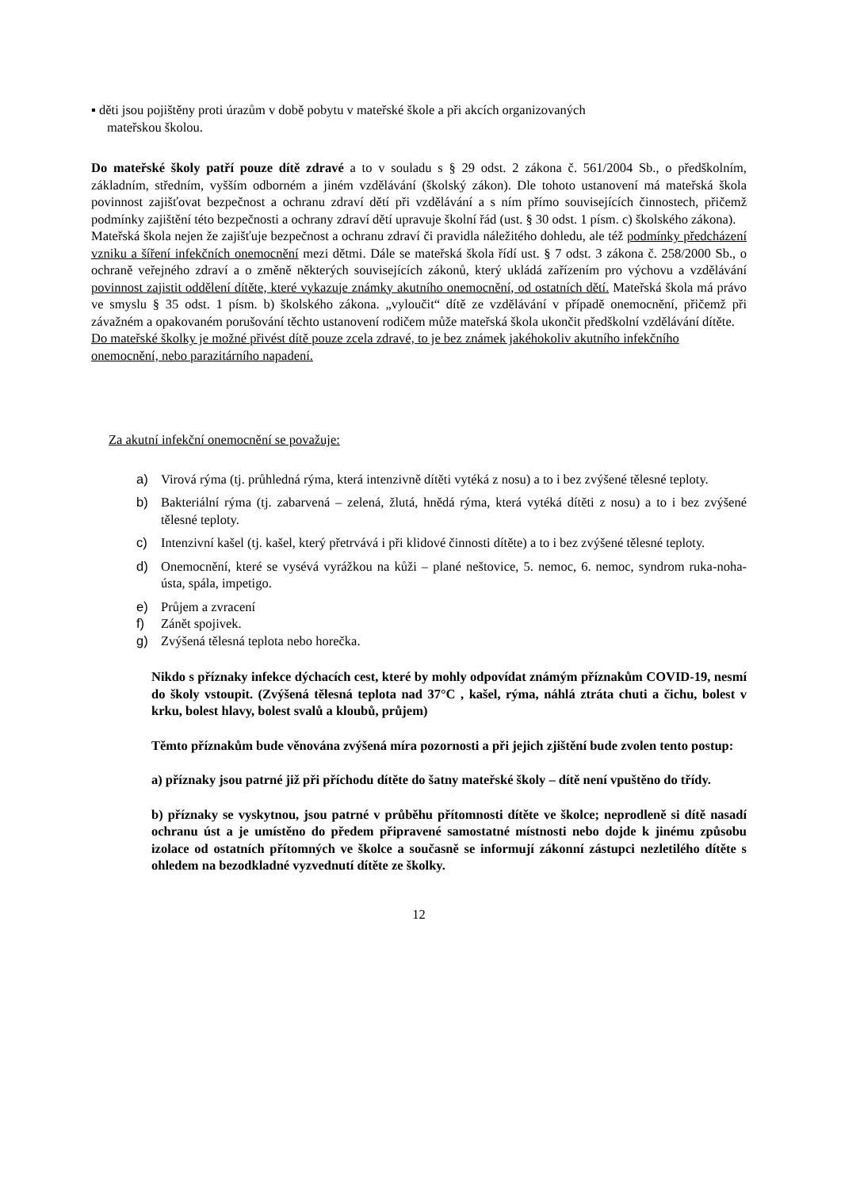▪ děti jsou pojištěny proti úrazům v době pobytu v mateřské škole a při akcích organizovaných
mateřskou školou.
Do mateřské školy patří pouze dítě zdravé a to v souladu s § 29 odst. 2 zákona č. 561/2004 Sb., o předškolním, základním, středním, vyšším odborném a jiném vzdělávání (školský zákon). Dle tohoto ustanovení má mateřská škola povinnost zajišťovat bezpečnost a ochranu zdraví dětí při vzdělávání a s ním přímo souvisejících činnostech, přičemž podmínky zajištění této bezpečnosti a ochrany zdraví dětí upravuje školní řád (ust. § 30 odst. 1 písm. c) školského zákona).
Mateřská škola nejen že zajišťuje bezpečnost a ochranu zdraví či pravidla náležitého dohledu, ale též podmínky předcházení vzniku a šíření infekčních onemocnění mezi dětmi. Dále se mateřská škola řídí ust. § 7 odst. 3 zákona č. 258/2000 Sb., o ochraně veřejného zdraví a o změně některých souvisejících zákonů, který ukládá zařízením pro výchovu a vzdělávání povinnost zajistit oddělení dítěte, které vykazuje známky akutního onemocnění, od ostatních dětí. Mateřská škola má právo ve smyslu § 35 odst. 1 písm. b) školského zákona. „vyloučit“ dítě ze vzdělávání v případě onemocnění, přičemž při závažném a opakovaném porušování těchto ustanovení rodičem může mateřská škola ukončit předškolní vzdělávání dítěte.
Do mateřské školky je možné přivést dítě pouze zcela zdravé, to je bez známek jakéhokoliv akutního infekčního onemocnění, nebo parazitárního napadení.
Za akutní infekční onemocnění se považuje:
a) Virová rýma (tj. průhledná rýma, která intenzivně dítěti vytéká z nosu) a to i bez zvýšené tělesné teploty.
b) Bakteriální rýma (tj. zabarvená – zelená, žlutá, hnědá rýma, která vytéká dítěti z nosu) a to i bez zvýšené tělesné teploty.
c) Intenzivní kašel (tj. kašel, který přetrvává i při klidové činnosti dítěte) a to i bez zvýšené tělesné teploty.
d) Onemocnění, které se vysévá vyrážkou na kůži – plané neštovice, 5. nemoc, 6. nemoc, syndrom ruka-noha-ústa, spála, impetigo.
e) Průjem a zvracení
f) Zánět spojivek.
g) Zvýšená tělesná teplota nebo horečka.
Nikdo s příznaky infekce dýchacích cest, které by mohly odpovídat známým příznakům COVID-19, nesmí do školy vstoupit. (Zvýšená tělesná teplota nad 37°C , kašel, rýma, náhlá ztráta chuti a čichu, bolest v krku, bolest hlavy, bolest svalů a kloubů, průjem)
Těmto příznakům bude věnována zvýšená míra pozornosti a při jejich zjištění bude zvolen tento postup:
a) příznaky jsou patrné již při příchodu dítěte do šatny mateřské školy – dítě není vpuštěno do třídy.
b) příznaky se vyskytnou, jsou patrné v průběhu přítomnosti dítěte ve školce; neprodleně si dítě nasadí ochranu úst a je umístěno do předem připravené samostatné místnosti nebo dojde k jinému způsobu izolace od ostatních přítomných ve školce a současně se informují zákonní zástupci nezletilého dítěte s ohledem na bezodkladné vyzvednutí dítěte ze školky.
12